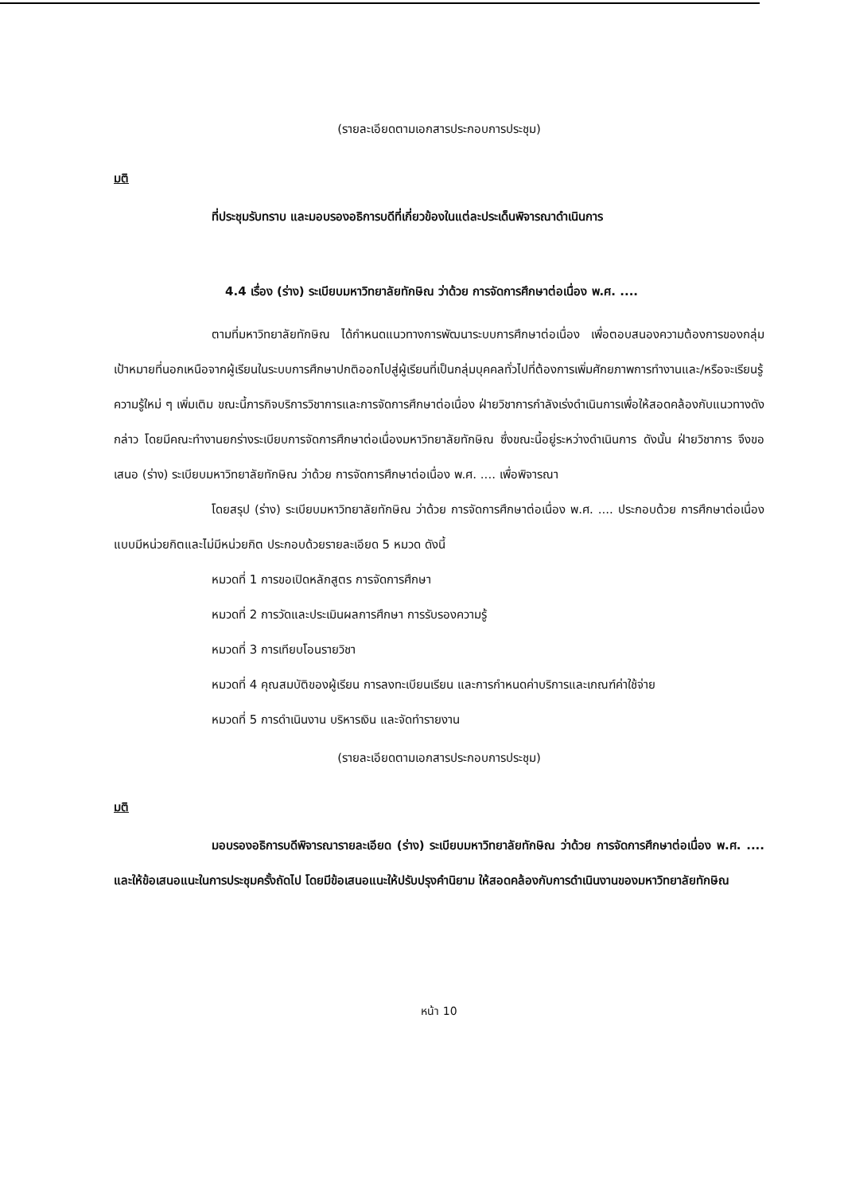(รายละเอียดตามเอกสารประกอบการประชุม)
มติ
ที่ประชุมรับทราบ และมอบรองอธิการบดีที่เกี่ยวข้องในแต่ละประเด็นพิจารณาดำเนินการ
4.4 เรื่อง (ร่าง) ระเบียบมหาวิทยาลัยทักษิณ ว่าด้วย การจัดการศึกษาต่อเนื่อง พ.ศ. ....
ตามที่มหาวิทยาลัยทักษิณ ได้กำหนดแนวทางการพัฒนาระบบการศึกษาต่อเนื่อง เพื่อตอบสนองความต้องการของกลุ่มเป้าหมายที่นอกเหนือจากผู้เรียนในระบบการศึกษาปกติออกไปสู่ผู้เรียนที่เป็นกลุ่มบุคคลทั่วไปที่ต้องการเพิ่มศักยภาพการทำงานและ/หรือจะเรียนรู้ความรู้ใหม่ ๆ เพิ่มเติม ขณะนี้ภารกิจบริการวิชาการและการจัดการศึกษาต่อเนื่อง ฝ่ายวิชาการกำลังเร่งดำเนินการเพื่อให้สอดคล้องกับแนวทางดังกล่าว โดยมีคณะทำงานยกร่างระเบียบการจัดการศึกษาต่อเนื่องมหาวิทยาลัยทักษิณ ซึ่งขณะนี้อยู่ระหว่างดำเนินการ ดังนั้น ฝ่ายวิชาการ จึงขอเสนอ (ร่าง) ระเบียบมหาวิทยาลัยทักษิณ ว่าด้วย การจัดการศึกษาต่อเนื่อง พ.ศ. .... เพื่อพิจารณา
โดยสรุป (ร่าง) ระเบียบมหาวิทยาลัยทักษิณ ว่าด้วย การจัดการศึกษาต่อเนื่อง พ.ศ. .... ประกอบด้วย การศึกษาต่อเนื่องแบบมีหน่วยกิตและไม่มีหน่วยกิต ประกอบด้วยรายละเอียด 5 หมวด ดังนี้
หมวดที่ 1 การขอเปิดหลักสูตร การจัดการศึกษา
หมวดที่ 2 การวัดและประเมินผลการศึกษา การรับรองความรู้
หมวดที่ 3 การเทียบโอนรายวิชา
หมวดที่ 4 คุณสมบัติของผู้เรียน การลงทะเบียนเรียน และการกำหนดค่าบริการและเกณฑ์ค่าใช้จ่าย
หมวดที่ 5 การดำเนินงาน บริหารเงิน และจัดทำรายงาน
(รายละเอียดตามเอกสารประกอบการประชุม)
มติ
มอบรองอธิการบดีพิจารณารายละเอียด (ร่าง) ระเบียบมหาวิทยาลัยทักษิณ ว่าด้วย การจัดการศึกษาต่อเนื่อง พ.ศ. .... และให้ข้อเสนอแนะในการประชุมครั้งถัดไป โดยมีข้อเสนอแนะให้ปรับปรุงคำนิยาม ให้สอดคล้องกับการดำเนินงานของมหาวิทยาลัยทักษิณ
หน้า 10